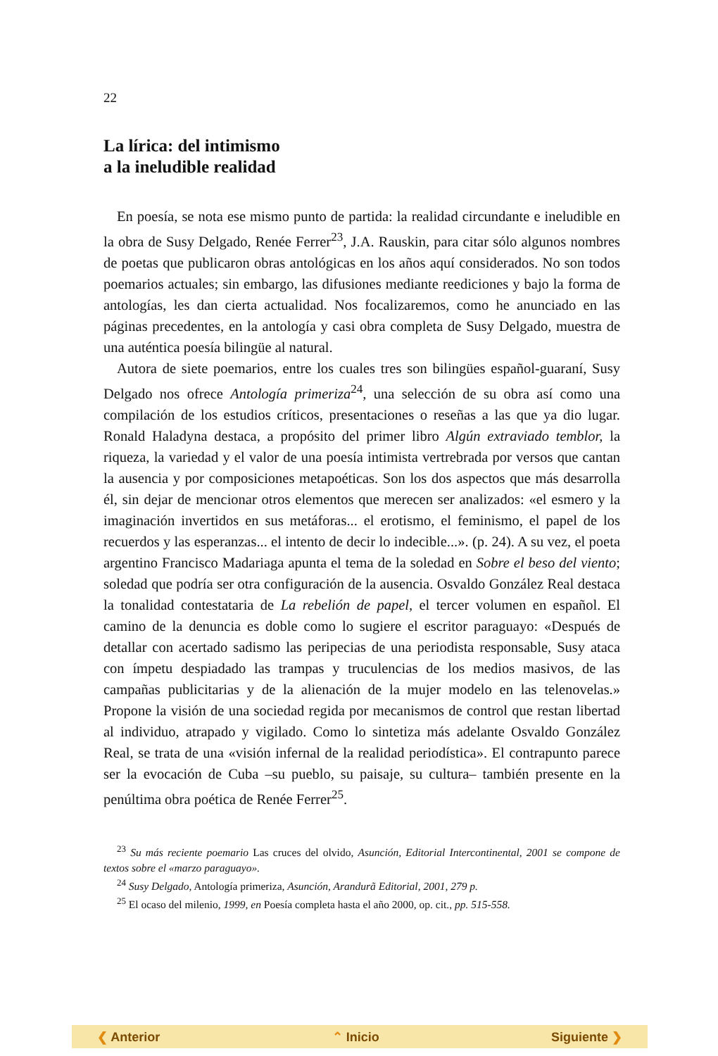22
La lírica: del intimismo
a la ineludible realidad
En poesía, se nota ese mismo punto de partida: la realidad circundante e ineludible en la obra de Susy Delgado, Renée Ferrer<sup>23</sup>, J.A. Rauskin, para citar sólo algunos nombres de poetas que publicaron obras antológicas en los años aquí considerados. No son todos poemarios actuales; sin embargo, las difusiones mediante reediciones y bajo la forma de antologías, les dan cierta actualidad. Nos focalizaremos, como he anunciado en las páginas precedentes, en la antología y casi obra completa de Susy Delgado, muestra de una auténtica poesía bilingüe al natural.
Autora de siete poemarios, entre los cuales tres son bilingües español-guaraní, Susy Delgado nos ofrece Antología primeriza<sup>24</sup>, una selección de su obra así como una compilación de los estudios críticos, presentaciones o reseñas a las que ya dio lugar. Ronald Haladyna destaca, a propósito del primer libro Algún extraviado temblor, la riqueza, la variedad y el valor de una poesía intimista vertrebrada por versos que cantan la ausencia y por composiciones metapoéticas. Son los dos aspectos que más desarrolla él, sin dejar de mencionar otros elementos que merecen ser analizados: «el esmero y la imaginación invertidos en sus metáforas... el erotismo, el feminismo, el papel de los recuerdos y las esperanzas... el intento de decir lo indecible...». (p. 24). A su vez, el poeta argentino Francisco Madariaga apunta el tema de la soledad en Sobre el beso del viento; soledad que podría ser otra configuración de la ausencia. Osvaldo González Real destaca la tonalidad contestataria de La rebelión de papel, el tercer volumen en español. El camino de la denuncia es doble como lo sugiere el escritor paraguayo: «Después de detallar con acertado sadismo las peripecias de una periodista responsable, Susy ataca con ímpetu despiadado las trampas y truculencias de los medios masivos, de las campañas publicitarias y de la alienación de la mujer modelo en las telenovelas.» Propone la visión de una sociedad regida por mecanismos de control que restan libertad al individuo, atrapado y vigilado. Como lo sintetiza más adelante Osvaldo González Real, se trata de una «visión infernal de la realidad periodística». El contrapunto parece ser la evocación de Cuba –su pueblo, su paisaje, su cultura– también presente en la penúltima obra poética de Renée Ferrer<sup>25</sup>.
<sup>23</sup> Su más reciente poemario Las cruces del olvido, Asunción, Editorial Intercontinental, 2001 se compone de textos sobre el «marzo paraguayo».
<sup>24</sup> Susy Delgado, Antología primeriza, Asunción, Arandurã Editorial, 2001, 279 p.
<sup>25</sup> El ocaso del milenio, 1999, en Poesía completa hasta el año 2000, op. cit., pp. 515-558.
❮ Anterior ⌃ Inicio Siguiente ❯